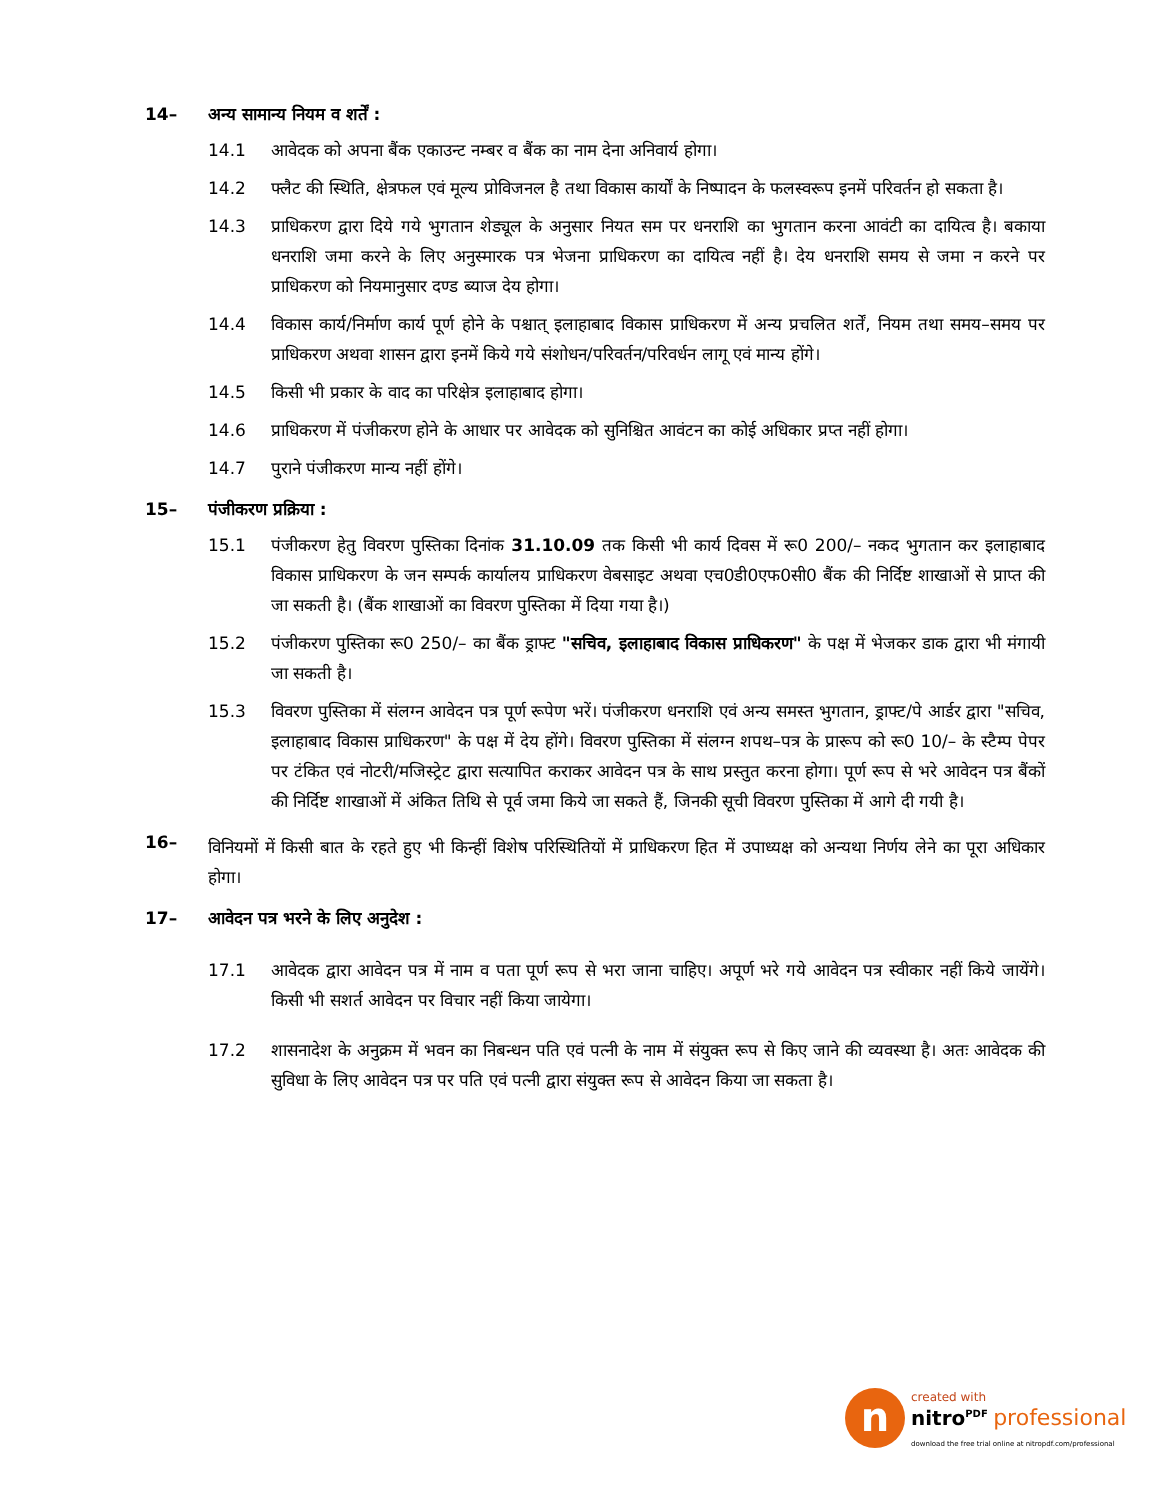14– अन्य सामान्य नियम व शर्तें :
14.1 आवेदक को अपना बैंक एकाउन्ट नम्बर व बैंक का नाम देना अनिवार्य होगा।
14.2 फ्लैट की स्थिति, क्षेत्रफल एवं मूल्य प्रोविजनल है तथा विकास कार्यों के निष्पादन के फलस्वरूप इनमें परिवर्तन हो सकता है।
14.3 प्राधिकरण द्वारा दिये गये भुगतान शेड्यूल के अनुसार नियत सम पर धनराशि का भुगतान करना आवंटी का दायित्व है। बकाया धनराशि जमा करने के लिए अनुस्मारक पत्र भेजना प्राधिकरण का दायित्व नहीं है। देय धनराशि समय से जमा न करने पर प्राधिकरण को नियमानुसार दण्ड ब्याज देय होगा।
14.4 विकास कार्य/निर्माण कार्य पूर्ण होने के पश्चात् इलाहाबाद विकास प्राधिकरण में अन्य प्रचलित शर्तें, नियम तथा समय–समय पर प्राधिकरण अथवा शासन द्वारा इनमें किये गये संशोधन/परिवर्तन/परिवर्धन लागू एवं मान्य होंगे।
14.5 किसी भी प्रकार के वाद का परिक्षेत्र इलाहाबाद होगा।
14.6 प्राधिकरण में पंजीकरण होने के आधार पर आवेदक को सुनिश्चित आवंटन का कोई अधिकार प्रप्त नहीं होगा।
14.7 पुराने पंजीकरण मान्य नहीं होंगे।
15– पंजीकरण प्रक्रिया :
15.1 पंजीकरण हेतु विवरण पुस्तिका दिनांक 31.10.09 तक किसी भी कार्य दिवस में रू0 200/– नकद भुगतान कर इलाहाबाद विकास प्राधिकरण के जन सम्पर्क कार्यालय प्राधिकरण वेबसाइट अथवा एच0डी0एफ0सी0 बैंक की निर्दिष्ट शाखाओं से प्राप्त की जा सकती है। (बैंक शाखाओं का विवरण पुस्तिका में दिया गया है।)
15.2 पंजीकरण पुस्तिका रू0 250/– का बैंक ड्राफ्ट "सचिव, इलाहाबाद विकास प्राधिकरण" के पक्ष में भेजकर डाक द्वारा भी मंगायी जा सकती है।
15.3 विवरण पुस्तिका में संलग्न आवेदन पत्र पूर्ण रूपेण भरें। पंजीकरण धनराशि एवं अन्य समस्त भुगतान, ड्राफ्ट/पे आर्डर द्वारा "सचिव, इलाहाबाद विकास प्राधिकरण" के पक्ष में देय होंगे। विवरण पुस्तिका में संलग्न शपथ–पत्र के प्रारूप को रू0 10/– के स्टैम्प पेपर पर टंकित एवं नोटरी/मजिस्ट्रेट द्वारा सत्यापित कराकर आवेदन पत्र के साथ प्रस्तुत करना होगा। पूर्ण रूप से भरे आवेदन पत्र बैंकों की निर्दिष्ट शाखाओं में अंकित तिथि से पूर्व जमा किये जा सकते हैं, जिनकी सूची विवरण पुस्तिका में आगे दी गयी है।
16–
विनियमों में किसी बात के रहते हुए भी किन्हीं विशेष परिस्थितियों में प्राधिकरण हित में उपाध्यक्ष को अन्यथा निर्णय लेने का पूरा अधिकार होगा।
17– आवेदन पत्र भरने के लिए अनुदेश :
17.1 आवेदक द्वारा आवेदन पत्र में नाम व पता पूर्ण रूप से भरा जाना चाहिए। अपूर्ण भरे गये आवेदन पत्र स्वीकार नहीं किये जायेंगे। किसी भी सशर्त आवेदन पर विचार नहीं किया जायेगा।
17.2 शासनादेश के अनुक्रम में भवन का निबन्धन पति एवं पत्नी के नाम में संयुक्त रूप से किए जाने की व्यवस्था है। अतः आवेदक की सुविधा के लिए आवेदन पत्र पर पति एवं पत्नी द्वारा संयुक्त रूप से आवेदन किया जा सकता है।
ncreated with
nitro<sup>PDF</sup> professional
download the free trial online at nitropdf.com/professional